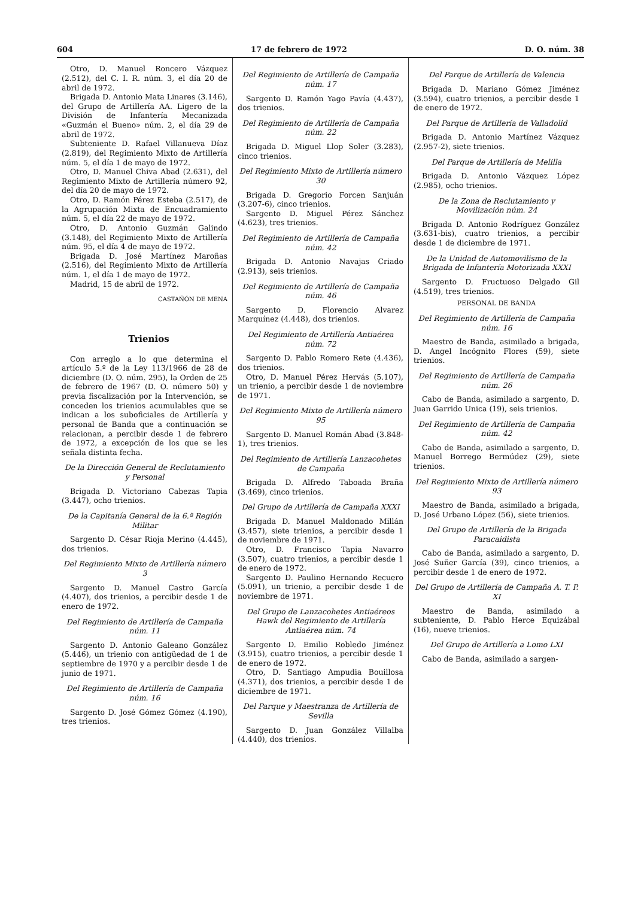604 17 de febrero de 1972 D. O. núm. 38
Otro, D. Manuel Roncero Vázquez (2.512), del C. I. R. núm. 3, el día 20 de abril de 1972.
Brigada D. Antonio Mata Linares (3.146), del Grupo de Artillería AA. Ligero de la División de Infantería Mecanizada «Guzmán el Bueno» núm. 2, el día 29 de abril de 1972.
Subteniente D. Rafael Villanueva Díaz (2.819), del Regimiento Mixto de Artillería núm. 5, el día 1 de mayo de 1972.
Otro, D. Manuel Chiva Abad (2.631), del Regimiento Mixto de Artillería número 92, del día 20 de mayo de 1972.
Otro, D. Ramón Pérez Esteba (2.517), de la Agrupación Mixta de Encuadramiento núm. 5, el día 22 de mayo de 1972.
Otro, D. Antonio Guzmán Galindo (3.148), del Regimiento Mixto de Artillería núm. 95, el día 4 de mayo de 1972.
Brigada D. José Martínez Maroñas (2.516), del Regimiento Mixto de Artillería núm. 1, el día 1 de mayo de 1972.
Madrid, 15 de abril de 1972.
CASTAÑÓN DE MENA
Trienios
Con arreglo a lo que determina el artículo 5.º de la Ley 113/1966 de 28 de diciembre (D. O. núm. 295), la Orden de 25 de febrero de 1967 (D. O. número 50) y previa fiscalización por la Intervención, se conceden los trienios acumulables que se indican a los suboficiales de Artillería y personal de Banda que a continuación se relacionan, a percibir desde 1 de febrero de 1972, a excepción de los que se les señala distinta fecha.
De la Dirección General de Reclutamiento y Personal
Brigada D. Victoriano Cabezas Tapia (3.447), ocho trienios.
De la Capitanía General de la 6.ª Región Militar
Sargento D. César Rioja Merino (4.445), dos trienios.
Del Regimiento Mixto de Artillería número 3
Sargento D. Manuel Castro García (4.407), dos trienios, a percibir desde 1 de enero de 1972.
Del Regimiento de Artillería de Campaña núm. 11
Sargento D. Antonio Galeano González (5.446), un trienio con antigüedad de 1 de septiembre de 1970 y a percibir desde 1 de junio de 1971.
Del Regimiento de Artillería de Campaña núm. 16
Sargento D. José Gómez Gómez (4.190), tres trienios.
Del Regimiento de Artillería de Campaña núm. 17
Sargento D. Ramón Yago Pavía (4.437), dos trienios.
Del Regimiento de Artillería de Campaña núm. 22
Brigada D. Miguel Llop Soler (3.283), cinco trienios.
Del Regimiento Mixto de Artillería número 30
Brigada D. Gregorio Forcen Sanjuán (3.207-6), cinco trienios.
Sargento D. Miguel Pérez Sánchez (4.623), tres trienios.
Del Regimiento de Artillería de Campaña núm. 42
Brigada D. Antonio Navajas Criado (2.913), seis trienios.
Del Regimiento de Artillería de Campaña núm. 46
Sargento D. Florencio Alvarez Marquínez (4.448), dos trienios.
Del Regimiento de Artillería Antiaérea núm. 72
Sargento D. Pablo Romero Rete (4.436), dos trienios.
Otro, D. Manuel Pérez Hervás (5.107), un trienio, a percibir desde 1 de noviembre de 1971.
Del Regimiento Mixto de Artillería número 95
Sargento D. Manuel Román Abad (3.848-1), tres trienios.
Del Regimiento de Artillería Lanzacohetes de Campaña
Brigada D. Alfredo Taboada Braña (3.469), cinco trienios.
Del Grupo de Artillería de Campaña XXXI
Brigada D. Manuel Maldonado Millán (3.457), siete trienios, a percibir desde 1 de noviembre de 1971.
Otro, D. Francisco Tapia Navarro (3.507), cuatro trienios, a percibir desde 1 de enero de 1972.
Sargento D. Paulino Hernando Recuero (5.091), un trienio, a percibir desde 1 de noviembre de 1971.
Del Grupo de Lanzacohetes Antiaéreos Hawk del Regimiento de Artillería Antiaérea núm. 74
Sargento D. Emilio Robledo Jiménez (3.915), cuatro trienios, a percibir desde 1 de enero de 1972.
Otro, D. Santiago Ampudia Bouillosa (4.371), dos trienios, a percibir desde 1 de diciembre de 1971.
Del Parque y Maestranza de Artillería de Sevilla
Sargento D. Juan González Villalba (4.440), dos trienios.
Del Parque de Artillería de Valencia
Brigada D. Mariano Gómez Jiménez (3.594), cuatro trienios, a percibir desde 1 de enero de 1972.
Del Parque de Artillería de Valladolid
Brigada D. Antonio Martínez Vázquez (2.957-2), siete trienios.
Del Parque de Artillería de Melilla
Brigada D. Antonio Vázquez López (2.985), ocho trienios.
De la Zona de Reclutamiento y Movilización núm. 24
Brigada D. Antonio Rodríguez González (3.631-bis), cuatro trienios, a percibir desde 1 de diciembre de 1971.
De la Unidad de Automovilismo de la Brigada de Infantería Motorizada XXXI
Sargento D. Fructuoso Delgado Gil (4.519), tres trienios.
PERSONAL DE BANDA
Del Regimiento de Artillería de Campaña núm. 16
Maestro de Banda, asimilado a brigada, D. Angel Incógnito Flores (59), siete trienios.
Del Regimiento de Artillería de Campaña núm. 26
Cabo de Banda, asimilado a sargento, D. Juan Garrido Unica (19), seis trienios.
Del Regimiento de Artillería de Campaña núm. 42
Cabo de Banda, asimilado a sargento, D. Manuel Borrego Bermúdez (29), siete trienios.
Del Regimiento Mixto de Artillería número 93
Maestro de Banda, asimilado a brigada, D. José Urbano López (56), siete trienios.
Del Grupo de Artillería de la Brigada Paracaidista
Cabo de Banda, asimilado a sargento, D. José Suñer García (39), cinco trienios, a percibir desde 1 de enero de 1972.
Del Grupo de Artillería de Campaña A. T. P. XI
Maestro de Banda, asimilado a subteniente, D. Pablo Herce Equizábal (16), nueve trienios.
Del Grupo de Artillería a Lomo LXI
Cabo de Banda, asimilado a sargen-